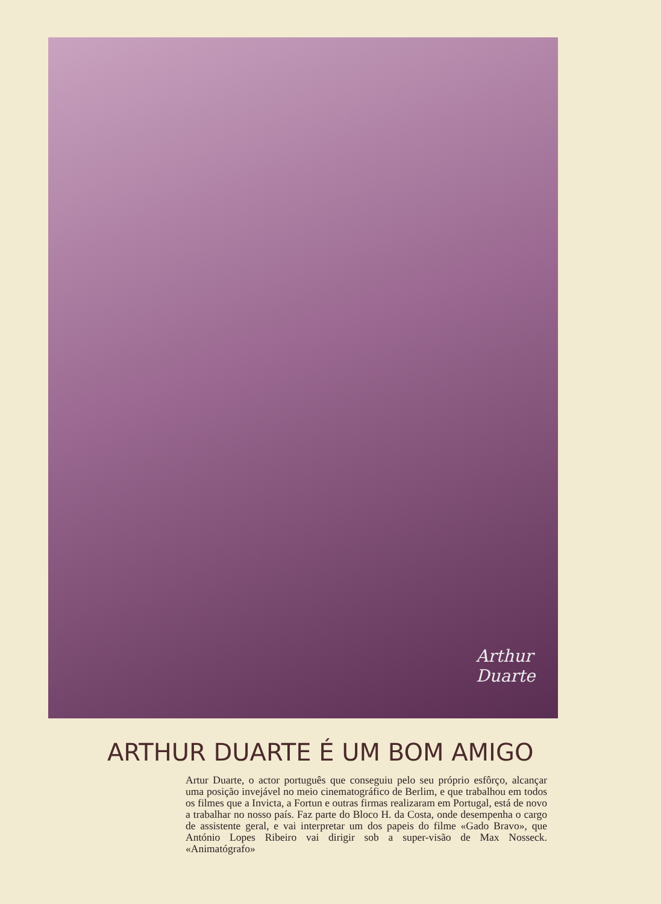Arthur Duarte
ARTHUR DUARTE É UM BOM AMIGO
Artur Duarte, o actor português que conseguiu pelo seu próprio esfôrço, alcançar uma posição invejável no meio cinematográfico de Berlim, e que trabalhou em todos os filmes que a Invicta, a Fortun e outras firmas realizaram em Portugal, está de novo a trabalhar no nosso país. Faz parte do Bloco H. da Costa, onde desempenha o cargo de assistente geral, e vai interpretar um dos papeis do filme «Gado Bravo», que António Lopes Ribeiro vai dirigir sob a super-visão de Max Nosseck. «Animatógrafo»